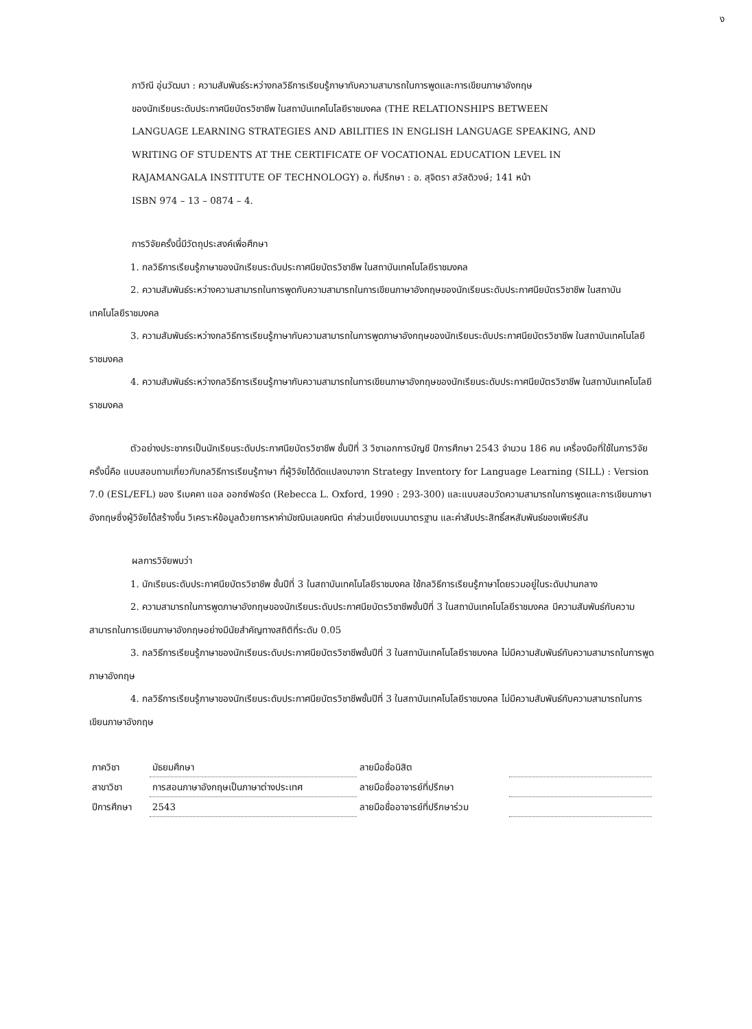ง
ภาวิณี อุ่นวัฒนา : ความสัมพันธ์ระหว่างกลวิธีการเรียนรู้ภาษากับความสามารถในการพูดและการเขียนภาษาอังกฤษ
ของนักเรียนระดับประกาศนียบัตรวิชาชีพ ในสถาบันเทคโนโลยีราชมงคล (THE RELATIONSHIPS BETWEEN
LANGUAGE LEARNING STRATEGIES AND ABILITIES IN ENGLISH LANGUAGE SPEAKING, AND
WRITING OF STUDENTS AT THE CERTIFICATE OF VOCATIONAL EDUCATION LEVEL IN
RAJAMANGALA INSTITUTE OF TECHNOLOGY) อ. ที่ปรึกษา : อ. สุจิตรา สวัสดิวงษ์; 141 หน้า
ISBN 974 – 13 – 0874 – 4.
การวิจัยครั้งนี้มีวัตถุประสงค์เพื่อศึกษา
1. กลวิธีการเรียนรู้ภาษาของนักเรียนระดับประกาศนียบัตรวิชาชีพ ในสถาบันเทคโนโลยีราชมงคล
2. ความสัมพันธ์ระหว่างความสามารถในการพูดกับความสามารถในการเขียนภาษาอังกฤษของนักเรียนระดับประกาศนียบัตรวิชาชีพ ในสถาบันเทคโนโลยีราชมงคล
3. ความสัมพันธ์ระหว่างกลวิธีการเรียนรู้ภาษากับความสามารถในการพูดภาษาอังกฤษของนักเรียนระดับประกาศนียบัตรวิชาชีพ ในสถาบันเทคโนโลยีราชมงคล
4. ความสัมพันธ์ระหว่างกลวิธีการเรียนรู้ภาษากับความสามารถในการเขียนภาษาอังกฤษของนักเรียนระดับประกาศนียบัตรวิชาชีพ ในสถาบันเทคโนโลยีราชมงคล
ตัวอย่างประชากรเป็นนักเรียนระดับประกาศนียบัตรวิชาชีพ ชั้นปีที่ 3 วิชาเอกการบัญชี ปีการศึกษา 2543 จำนวน 186 คน เครื่องมือที่ใช้ในการวิจัยครั้งนี้คือ แบบสอบถามเกี่ยวกับกลวิธีการเรียนรู้ภาษา ที่ผู้วิจัยได้ดัดแปลงมาจาก Strategy Inventory for Language Learning (SILL) : Version 7.0 (ESL/EFL) ของ รีเบคคา แอล ออกซ์ฟอร์ด (Rebecca L. Oxford, 1990 : 293-300) และแบบสอบวัดความสามารถในการพูดและการเขียนภาษาอังกฤษซึ่งผู้วิจัยได้สร้างขึ้น วิเคราะห์ข้อมูลด้วยการหาค่ามัชฌิมเลขคณิต ค่าส่วนเบี่ยงเบนมาตรฐาน และค่าสัมประสิทธิ์สหสัมพันธ์ของเพียร์สัน
ผลการวิจัยพบว่า
1. นักเรียนระดับประกาศนียบัตรวิชาชีพ ชั้นปีที่ 3 ในสถาบันเทคโนโลยีราชมงคล ใช้กลวิธีการเรียนรู้ภาษาโดยรวมอยู่ในระดับปานกลาง
2. ความสามารถในการพูดภาษาอังกฤษของนักเรียนระดับประกาศนียบัตรวิชาชีพชั้นปีที่ 3 ในสถาบันเทคโนโลยีราชมงคล มีความสัมพันธ์กับความสามารถในการเขียนภาษาอังกฤษอย่างมีนัยสำคัญทางสถิติที่ระดับ 0.05
3. กลวิธีการเรียนรู้ภาษาของนักเรียนระดับประกาศนียบัตรวิชาชีพชั้นปีที่ 3 ในสถาบันเทคโนโลยีราชมงคล ไม่มีความสัมพันธ์กับความสามารถในการพูดภาษาอังกฤษ
4. กลวิธีการเรียนรู้ภาษาของนักเรียนระดับประกาศนียบัตรวิชาชีพชั้นปีที่ 3 ในสถาบันเทคโนโลยีราชมงคล ไม่มีความสัมพันธ์กับความสามารถในการเขียนภาษาอังกฤษ
| ภาควิชา | มัธยมศึกษา | ลายมือชื่อนิสิต | |
| สาขาวิชา | การสอนภาษาอังกฤษเป็นภาษาต่างประเทศ | ลายมือชื่ออาจารย์ที่ปรึกษา | |
| ปีการศึกษา | 2543 | ลายมือชื่ออาจารย์ที่ปรึกษาร่วม | |